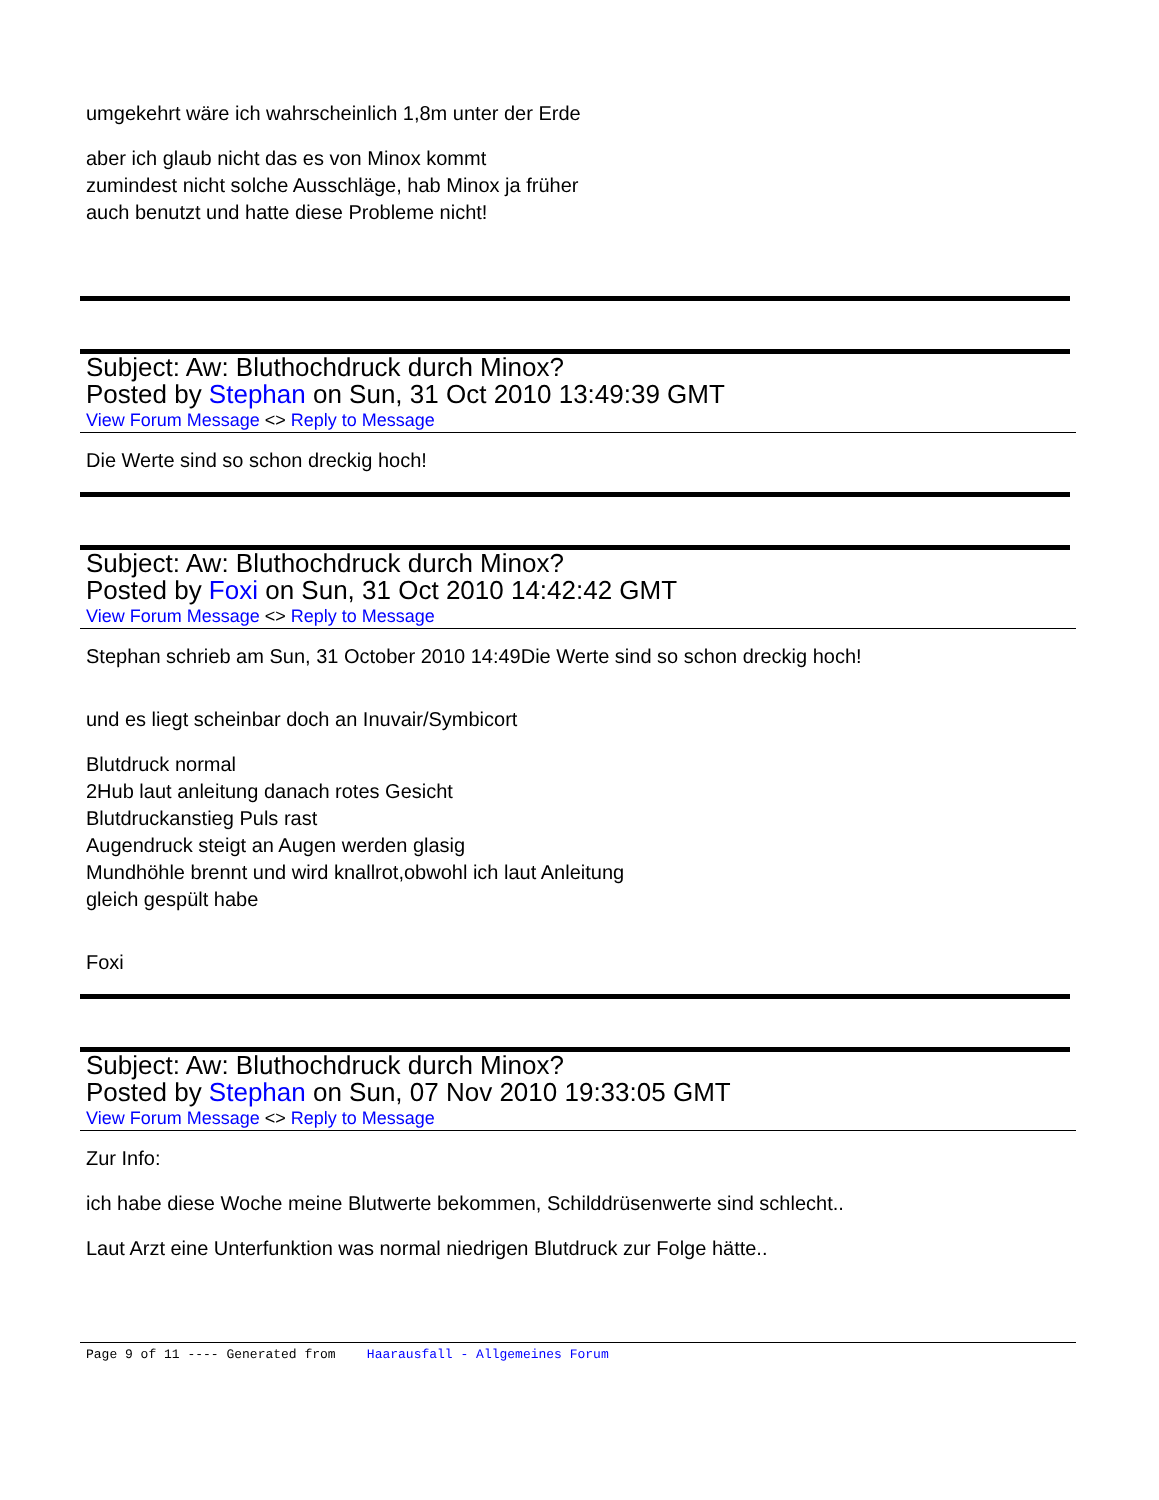umgekehrt wäre ich wahrscheinlich 1,8m unter der Erde
aber ich glaub nicht das es von Minox kommt
zumindest nicht solche Ausschläge, hab Minox ja früher
auch benutzt und hatte diese Probleme nicht!
Subject: Aw: Bluthochdruck durch Minox?
Posted by Stephan on Sun, 31 Oct 2010 13:49:39 GMT
View Forum Message <> Reply to Message
Die Werte sind so schon dreckig hoch!
Subject: Aw: Bluthochdruck durch Minox?
Posted by Foxi on Sun, 31 Oct 2010 14:42:42 GMT
View Forum Message <> Reply to Message
Stephan schrieb am Sun, 31 October 2010 14:49Die Werte sind so schon dreckig hoch!
und es liegt scheinbar doch an Inuvair/Symbicort
Blutdruck normal
2Hub laut anleitung danach rotes Gesicht
Blutdruckanstieg Puls rast
Augendruck steigt an Augen werden glasig
Mundhöhle brennt und wird knallrot,obwohl ich laut Anleitung
gleich gespült habe
Foxi
Subject: Aw: Bluthochdruck durch Minox?
Posted by Stephan on Sun, 07 Nov 2010 19:33:05 GMT
View Forum Message <> Reply to Message
Zur Info:
ich habe diese Woche meine Blutwerte bekommen, Schilddrüsenwerte sind schlecht..
Laut Arzt eine Unterfunktion was normal niedrigen Blutdruck zur Folge hätte..
Page 9 of 11 ---- Generated from Haarausfall - Allgemeines Forum